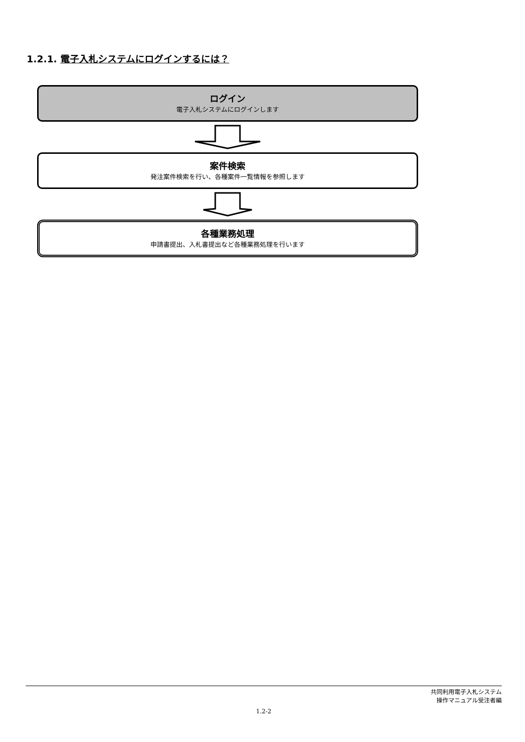1.2.1. 電子入札システムにログインするには？
ログイン
電子入札システムにログインします
案件検索
発注案件検索を行い、各種案件一覧情報を参照します
各種業務処理
申請書提出、入札書提出など各種業務処理を行います
共同利用電子入札システム
操作マニュアル受注者編
1.2-2